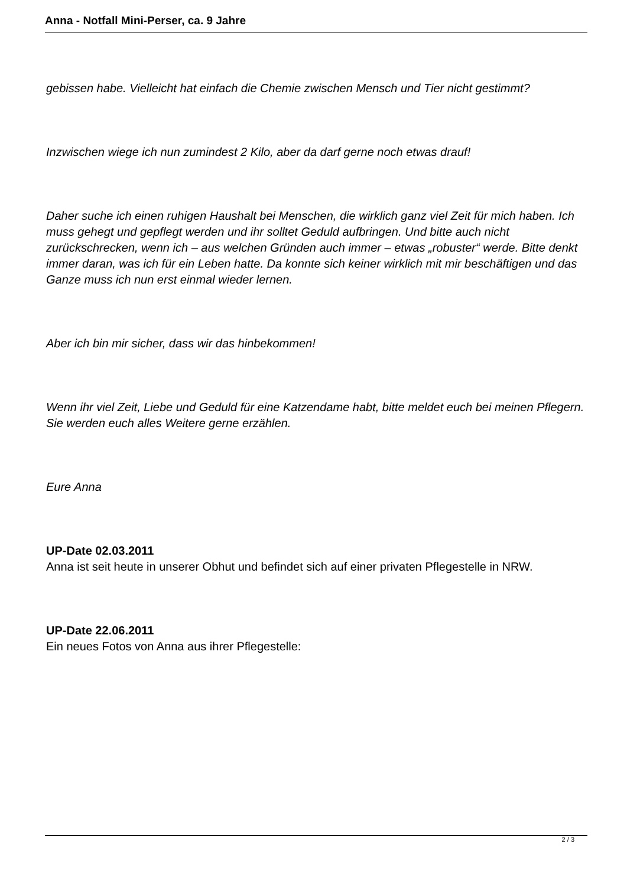Anna - Notfall Mini-Perser, ca. 9 Jahre
gebissen habe. Vielleicht hat einfach die Chemie zwischen Mensch und Tier nicht gestimmt?
Inzwischen wiege ich nun zumindest 2 Kilo, aber da darf gerne noch etwas drauf!
Daher suche ich einen ruhigen Haushalt bei Menschen, die wirklich ganz viel Zeit für mich haben. Ich muss gehegt und gepflegt werden und ihr solltet Geduld aufbringen. Und bitte auch nicht zurückschrecken, wenn ich – aus welchen Gründen auch immer – etwas „robuster“ werde. Bitte denkt immer daran, was ich für ein Leben hatte. Da konnte sich keiner wirklich mit mir beschäftigen und das Ganze muss ich nun erst einmal wieder lernen.
Aber ich bin mir sicher, dass wir das hinbekommen!
Wenn ihr viel Zeit, Liebe und Geduld für eine Katzendame habt, bitte meldet euch bei meinen Pflegern. Sie werden euch alles Weitere gerne erzählen.
Eure Anna
UP-Date 02.03.2011
Anna ist seit heute in unserer Obhut und befindet sich auf einer privaten Pflegestelle in NRW.
UP-Date 22.06.2011
Ein neues Fotos von Anna aus ihrer Pflegestelle:
2 / 3